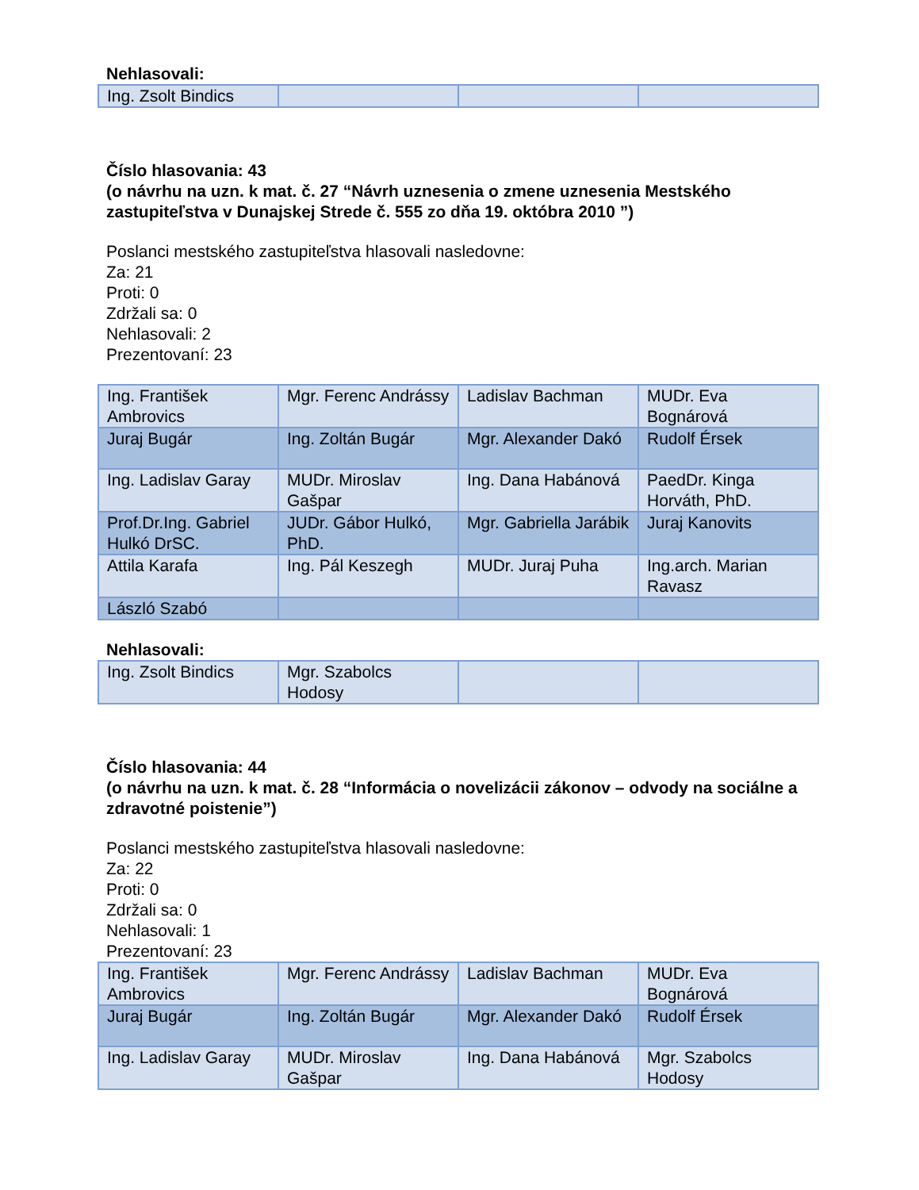Nehlasovali:
| Ing. Zsolt Bindics | | | |
Číslo hlasovania: 43
(o návrhu na uzn. k mat. č. 27 “Návrh uznesenia o zmene uznesenia Mestského zastupiteľstva v Dunajskej Strede č. 555 zo dňa 19. októbra 2010 ”)
Poslanci mestského zastupiteľstva hlasovali nasledovne:
Za: 21
Proti: 0
Zdržali sa: 0
Nehlasovali: 2
Prezentovaní: 23
| Ing. František Ambrovics | Mgr. Ferenc Andrássy | Ladislav Bachman | MUDr. Eva Bognárová |
| Juraj Bugár | Ing. Zoltán Bugár | Mgr. Alexander Dakó | Rudolf Érsek |
| Ing. Ladislav Garay | MUDr. Miroslav Gašpar | Ing. Dana Habánová | PaedDr. Kinga Horváth, PhD. |
| Prof.Dr.Ing. Gabriel Hulkó DrSC. | JUDr. Gábor Hulkó, PhD. | Mgr. Gabriella Jarábik | Juraj Kanovits |
| Attila Karafa | Ing. Pál Keszegh | MUDr. Juraj Puha | Ing.arch. Marian Ravasz |
| László Szabó | | | |
Nehlasovali:
| Ing. Zsolt Bindics | Mgr. Szabolcs Hodosy | | |
Číslo hlasovania: 44
(o návrhu na uzn. k mat. č. 28 “Informácia o novelizácii zákonov – odvody na sociálne a zdravotné poistenie”)
Poslanci mestského zastupiteľstva hlasovali nasledovne:
Za: 22
Proti: 0
Zdržali sa: 0
Nehlasovali: 1
Prezentovaní: 23
| Ing. František Ambrovics | Mgr. Ferenc Andrássy | Ladislav Bachman | MUDr. Eva Bognárová |
| Juraj Bugár | Ing. Zoltán Bugár | Mgr. Alexander Dakó | Rudolf Érsek |
| Ing. Ladislav Garay | MUDr. Miroslav Gašpar | Ing. Dana Habánová | Mgr. Szabolcs Hodosy |